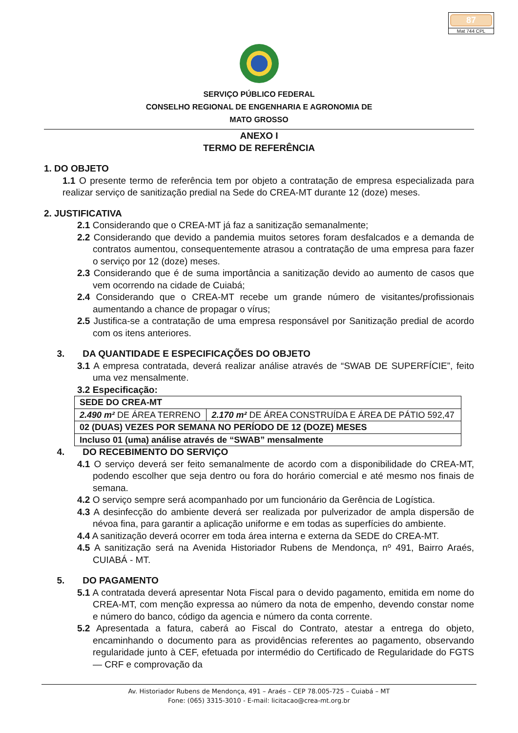87
Mat 744 CPL
SERVIÇO PÚBLICO FEDERAL
CONSELHO REGIONAL DE ENGENHARIA E AGRONOMIA DE
MATO GROSSO
ANEXO I
TERMO DE REFERÊNCIA
1. DO OBJETO
1.1 O presente termo de referência tem por objeto a contratação de empresa especializada para realizar serviço de sanitização predial na Sede do CREA-MT durante 12 (doze) meses.
2. JUSTIFICATIVA
2.1 Considerando que o CREA-MT já faz a sanitização semanalmente;
2.2 Considerando que devido a pandemia muitos setores foram desfalcados e a demanda de contratos aumentou, consequentemente atrasou a contratação de uma empresa para fazer o serviço por 12 (doze) meses.
2.3 Considerando que é de suma importância a sanitização devido ao aumento de casos que vem ocorrendo na cidade de Cuiabá;
2.4 Considerando que o CREA-MT recebe um grande número de visitantes/profissionais aumentando a chance de propagar o vírus;
2.5 Justifica-se a contratação de uma empresa responsável por Sanitização predial de acordo com os itens anteriores.
3. DA QUANTIDADE E ESPECIFICAÇÕES DO OBJETO
3.1 A empresa contratada, deverá realizar análise através de “SWAB DE SUPERFÍCIE”, feito uma vez mensalmente.
3.2 Especificação:
| SEDE DO CREA-MT | |
| 2.490 m² DE ÁREA TERRENO | 2.170 m² DE ÁREA CONSTRUÍDA E ÁREA DE PÁTIO 592,47 |
| 02 (DUAS) VEZES POR SEMANA NO PERÍODO DE 12 (DOZE) MESES | |
| Incluso 01 (uma) análise através de “SWAB” mensalmente | |
4. DO RECEBIMENTO DO SERVIÇO
4.1 O serviço deverá ser feito semanalmente de acordo com a disponibilidade do CREA-MT, podendo escolher que seja dentro ou fora do horário comercial e até mesmo nos finais de semana.
4.2 O serviço sempre será acompanhado por um funcionário da Gerência de Logística.
4.3 A desinfecção do ambiente deverá ser realizada por pulverizador de ampla dispersão de névoa fina, para garantir a aplicação uniforme e em todas as superfícies do ambiente.
4.4 A sanitização deverá ocorrer em toda área interna e externa da SEDE do CREA-MT.
4.5 A sanitização será na Avenida Historiador Rubens de Mendonça, nº 491, Bairro Araés, CUIABÁ - MT.
5. DO PAGAMENTO
5.1 A contratada deverá apresentar Nota Fiscal para o devido pagamento, emitida em nome do CREA-MT, com menção expressa ao número da nota de empenho, devendo constar nome e número do banco, código da agencia e número da conta corrente.
5.2 Apresentada a fatura, caberá ao Fiscal do Contrato, atestar a entrega do objeto, encaminhando o documento para as providências referentes ao pagamento, observando regularidade junto à CEF, efetuada por intermédio do Certificado de Regularidade do FGTS— CRF e comprovação da
Av. Historiador Rubens de Mendonça, 491 – Araés – CEP 78.005-725 – Cuiabá – MT
Fone: (065) 3315-3010 - E-mail: licitacao@crea-mt.org.br